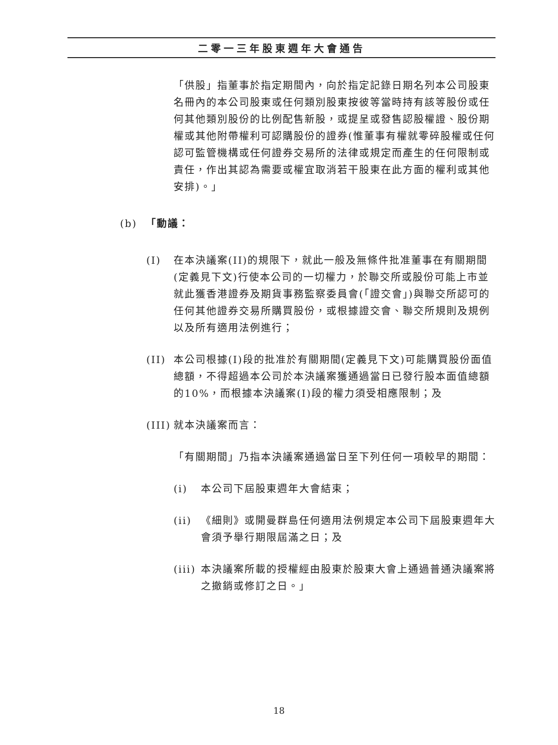二零一三年股東週年大會通告
「供股」指董事於指定期間內，向於指定記錄日期名列本公司股東名冊內的本公司股東或任何類別股東按彼等當時持有該等股份或任何其他類別股份的比例配售新股，或提呈或發售認股權證、股份期權或其他附帶權利可認購股份的證券(惟董事有權就零碎股權或任何認可監管機構或任何證券交易所的法律或規定而產生的任何限制或責任，作出其認為需要或權宜取消若干股東在此方面的權利或其他安排)。」
(b) 「動議：
(I) 在本決議案(II)的規限下，就此一般及無條件批准董事在有關期間(定義見下文)行使本公司的一切權力，於聯交所或股份可能上市並就此獲香港證券及期貨事務監察委員會(「證交會」)與聯交所認可的任何其他證券交易所購買股份，或根據證交會、聯交所規則及規例以及所有適用法例進行；
(II) 本公司根據(I)段的批准於有關期間(定義見下文)可能購買股份面值總額，不得超過本公司於本決議案獲通過當日已發行股本面值總額的10%，而根據本決議案(I)段的權力須受相應限制；及
(III) 就本決議案而言：
「有關期間」乃指本決議案通過當日至下列任何一項較早的期間：
(i) 本公司下屆股東週年大會結束；
(ii) 《細則》或開曼群島任何適用法例規定本公司下屆股東週年大會須予舉行期限屆滿之日；及
(iii) 本決議案所載的授權經由股東於股東大會上通過普通決議案將之撤銷或修訂之日。」
18